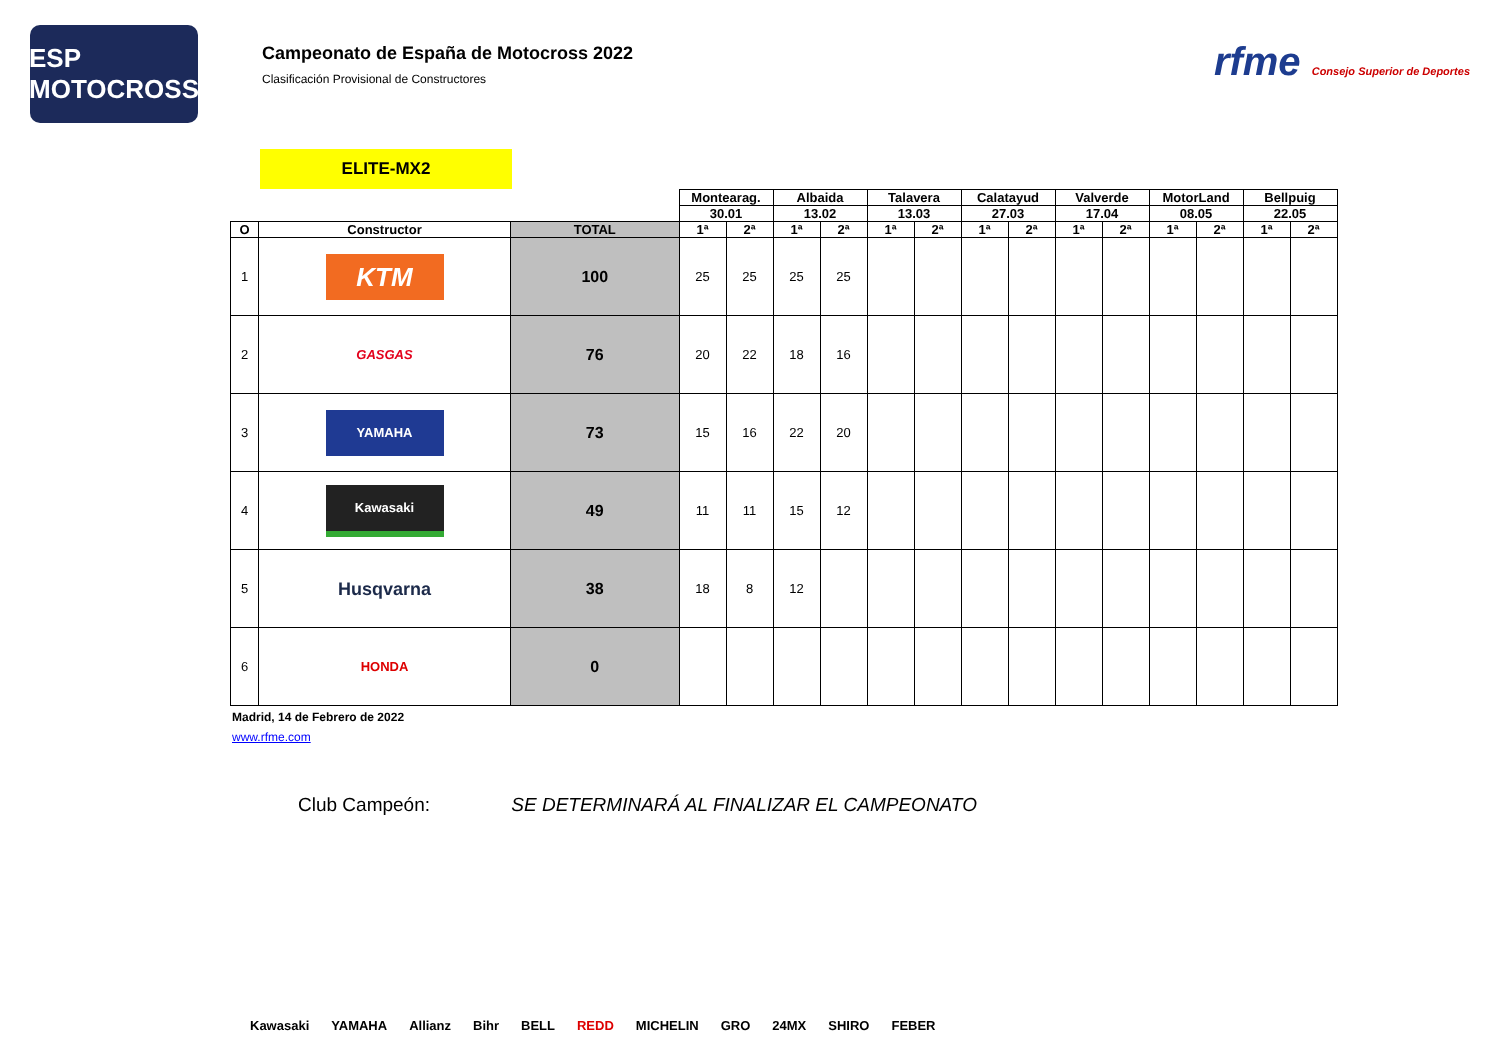ESP MOTOCROSS
Campeonato de España de Motocross 2022
Clasificación Provisional de Constructores
rfme Consejo Superior de Deportes
ELITE-MX2
| | | | Montearag. | | Albaida | | Talavera | | Calatayud | | Valverde | | MotorLand | | Bellpuig | |
| --- | --- | --- | --- | --- | --- | --- | --- | --- | --- | --- | --- | --- | --- | --- | --- | --- |
| | | | 30.01 | | 13.02 | | 13.03 | | 27.03 | | 17.04 | | 08.05 | | 22.05 | |
| O | Constructor | TOTAL | 1ª | 2ª | 1ª | 2ª | 1ª | 2ª | 1ª | 2ª | 1ª | 2ª | 1ª | 2ª | 1ª | 2ª |
| 1 | KTM | 100 | 25 | 25 | 25 | 25 | | | | | | | | | | |
| 2 | GASGAS | 76 | 20 | 22 | 18 | 16 | | | | | | | | | | |
| 3 | YAMAHA | 73 | 15 | 16 | 22 | 20 | | | | | | | | | | |
| 4 | Kawasaki | 49 | 11 | 11 | 15 | 12 | | | | | | | | | | |
| 5 | Husqvarna | 38 | 18 | 8 | 12 | | | | | | | | | | | |
| 6 | HONDA | 0 | | | | | | | | | | | | | | |
Madrid, 14 de Febrero de 2022
www.rfme.com
Club Campeón: SE DETERMINARÁ AL FINALIZAR EL CAMPEONATO
Kawasaki YAMAHA Allianz Bihr BELL REDD MICHELIN GRO 24MX SHIRO FEBER